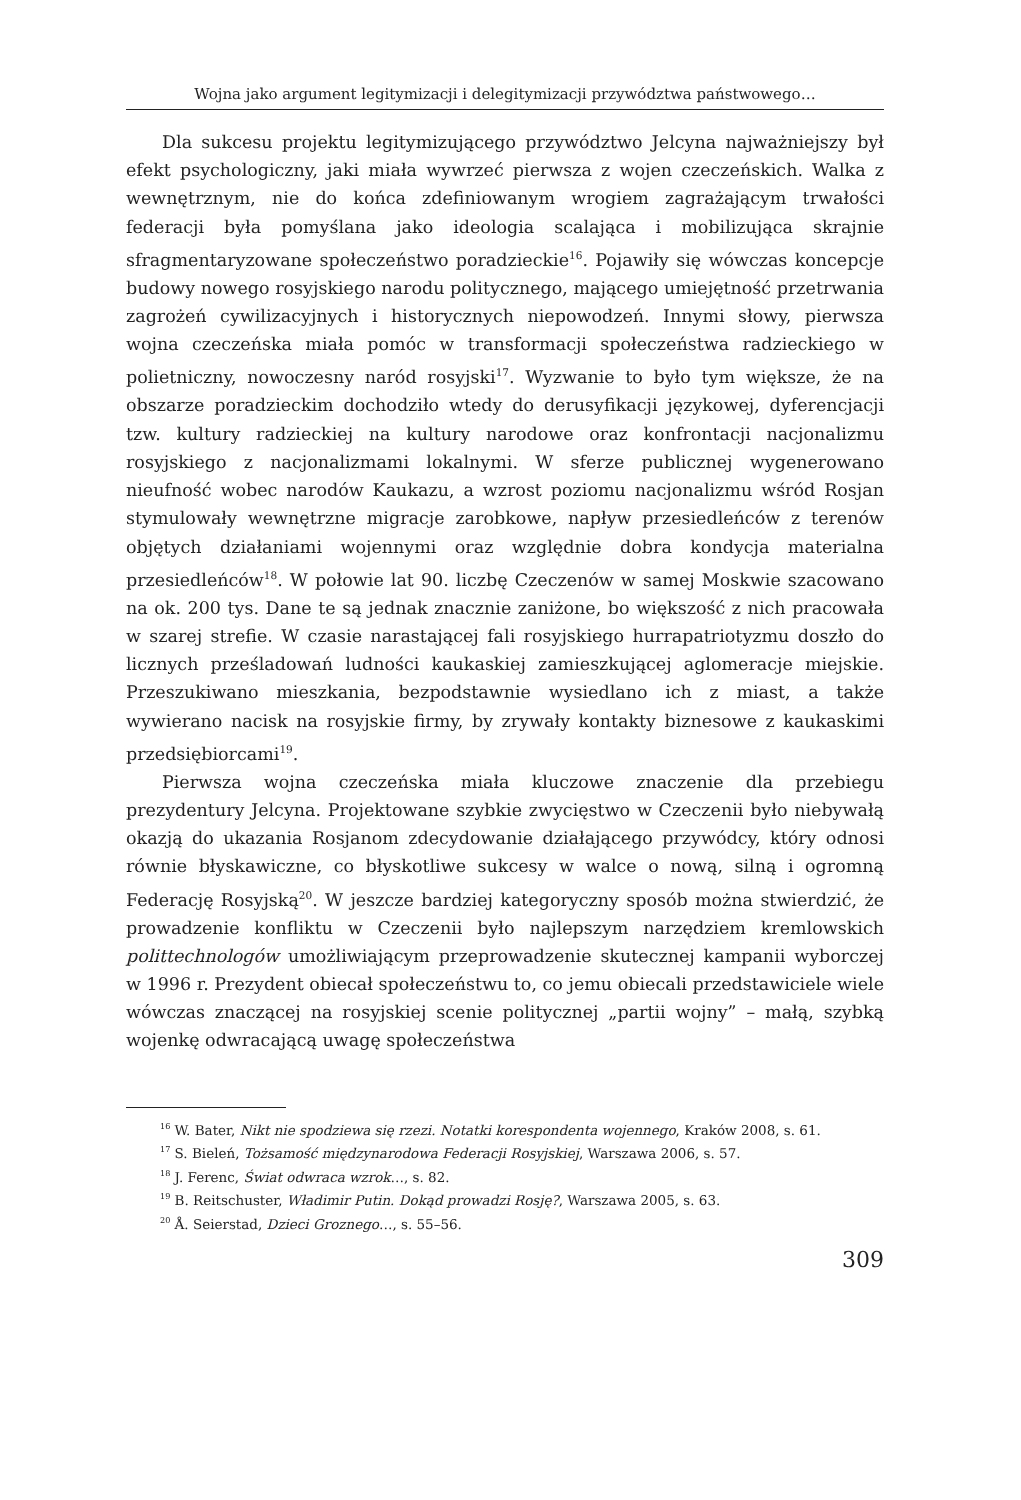Wojna jako argument legitymizacji i delegitymizacji przywództwa państwowego…
Dla sukcesu projektu legitymizującego przywództwo Jelcyna najważniejszy był efekt psychologiczny, jaki miała wywrzeć pierwsza z wojen czeczeńskich. Walka z wewnętrznym, nie do końca zdefiniowanym wrogiem zagrażającym trwałości federacji była pomyślana jako ideologia scalająca i mobilizująca skrajnie sfragmentaryzowane społeczeństwo poradzieckie<sup>16</sup>. Pojawiły się wówczas koncepcje budowy nowego rosyjskiego narodu politycznego, mającego umiejętność przetrwania zagrożeń cywilizacyjnych i historycznych niepowodzeń. Innymi słowy, pierwsza wojna czeczeńska miała pomóc w transformacji społeczeństwa radzieckiego w polietniczny, nowoczesny naród rosyjski<sup>17</sup>. Wyzwanie to było tym większe, że na obszarze poradzieckim dochodziło wtedy do derusyfikacji językowej, dyferencjacji tzw. kultury radzieckiej na kultury narodowe oraz konfrontacji nacjonalizmu rosyjskiego z nacjonalizmami lokalnymi. W sferze publicznej wygenerowano nieufność wobec narodów Kaukazu, a wzrost poziomu nacjonalizmu wśród Rosjan stymulowały wewnętrzne migracje zarobkowe, napływ przesiedleńców z terenów objętych działaniami wojennymi oraz względnie dobra kondycja materialna przesiedleńców<sup>18</sup>. W połowie lat 90. liczbę Czeczenów w samej Moskwie szacowano na ok. 200 tys. Dane te są jednak znacznie zaniżone, bo większość z nich pracowała w szarej strefie. W czasie narastającej fali rosyjskiego hurrapatriotyzmu doszło do licznych prześladowań ludności kaukaskiej zamieszkującej aglomeracje miejskie. Przeszukiwano mieszkania, bezpodstawnie wysiedlano ich z miast, a także wywierano nacisk na rosyjskie firmy, by zrywały kontakty biznesowe z kaukaskimi przedsiębiorcami<sup>19</sup>.
Pierwsza wojna czeczeńska miała kluczowe znaczenie dla przebiegu prezydentury Jelcyna. Projektowane szybkie zwycięstwo w Czeczenii było niebywałą okazją do ukazania Rosjanom zdecydowanie działającego przywódcy, który odnosi równie błyskawiczne, co błyskotliwe sukcesy w walce o nową, silną i ogromną Federację Rosyjską<sup>20</sup>. W jeszcze bardziej kategoryczny sposób można stwierdzić, że prowadzenie konfliktu w Czeczenii było najlepszym narzędziem kremlowskich polittechnologów umożliwiającym przeprowadzenie skutecznej kampanii wyborczej w 1996 r. Prezydent obiecał społeczeństwu to, co jemu obiecali przedstawiciele wiele wówczas znaczącej na rosyjskiej scenie politycznej „partii wojny” – małą, szybką wojenkę odwracającą uwagę społeczeństwa
<sup>16</sup> W. Bater, Nikt nie spodziewa się rzezi. Notatki korespondenta wojennego, Kraków 2008, s. 61.
<sup>17</sup> S. Bieleń, Tożsamość międzynarodowa Federacji Rosyjskiej, Warszawa 2006, s. 57.
<sup>18</sup> J. Ferenc, Świat odwraca wzrok…, s. 82.
<sup>19</sup> B. Reitschuster, Władimir Putin. Dokąd prowadzi Rosję?, Warszawa 2005, s. 63.
<sup>20</sup> Å. Seierstad, Dzieci Groznego…, s. 55–56.
309